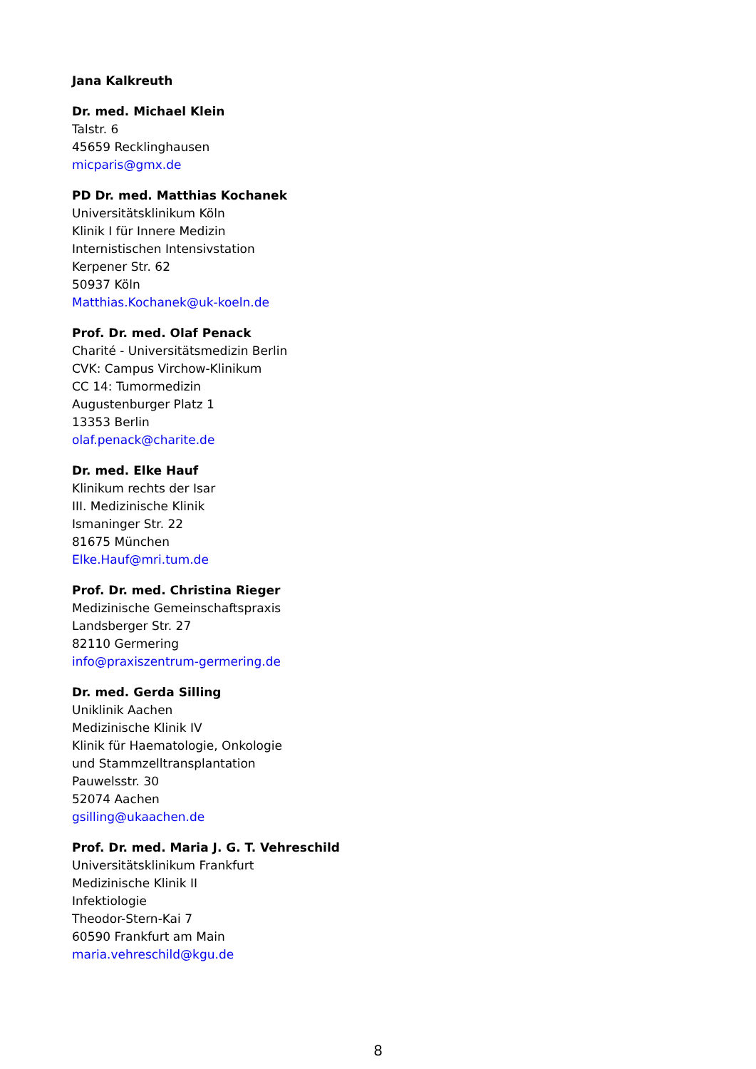Jana Kalkreuth
Dr. med. Michael Klein
Talstr. 6
45659 Recklinghausen
micparis@gmx.de
PD Dr. med. Matthias Kochanek
Universitätsklinikum Köln
Klinik I für Innere Medizin
Internistischen Intensivstation
Kerpener Str. 62
50937 Köln
Matthias.Kochanek@uk-koeln.de
Prof. Dr. med. Olaf Penack
Charité - Universitätsmedizin Berlin
CVK: Campus Virchow-Klinikum
CC 14: Tumormedizin
Augustenburger Platz 1
13353 Berlin
olaf.penack@charite.de
Dr. med. Elke Hauf
Klinikum rechts der Isar
III. Medizinische Klinik
Ismaninger Str. 22
81675 München
Elke.Hauf@mri.tum.de
Prof. Dr. med. Christina Rieger
Medizinische Gemeinschaftspraxis
Landsberger Str. 27
82110 Germering
info@praxiszentrum-germering.de
Dr. med. Gerda Silling
Uniklinik Aachen
Medizinische Klinik IV
Klinik für Haematologie, Onkologie
und Stammzelltransplantation
Pauwelsstr. 30
52074 Aachen
gsilling@ukaachen.de
Prof. Dr. med. Maria J. G. T. Vehreschild
Universitätsklinikum Frankfurt
Medizinische Klinik II
Infektiologie
Theodor-Stern-Kai 7
60590 Frankfurt am Main
maria.vehreschild@kgu.de
8